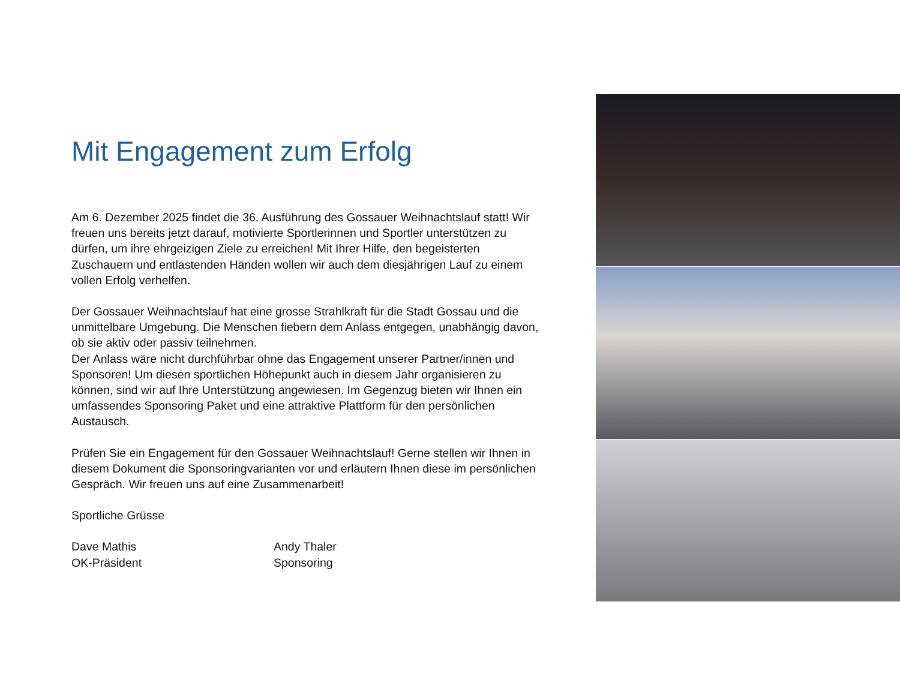Mit Engagement zum Erfolg
Am 6. Dezember 2025 findet die 36. Ausführung des Gossauer Weihnachtslauf statt! Wir freuen uns bereits jetzt darauf, motivierte Sportlerinnen und Sportler unterstützen zu dürfen, um ihre ehrgeizigen Ziele zu erreichen! Mit Ihrer Hilfe, den begeisterten Zuschauern und entlastenden Händen wollen wir auch dem diesjährigen Lauf zu einem vollen Erfolg verhelfen.
Der Gossauer Weihnachtslauf hat eine grosse Strahlkraft für die Stadt Gossau und die unmittelbare Umgebung. Die Menschen fiebern dem Anlass entgegen, unabhängig davon, ob sie aktiv oder passiv teilnehmen.
Der Anlass wäre nicht durchführbar ohne das Engagement unserer Partner/innen und Sponsoren! Um diesen sportlichen Höhepunkt auch in diesem Jahr organisieren zu können, sind wir auf Ihre Unterstützung angewiesen. Im Gegenzug bieten wir Ihnen ein umfassendes Sponsoring Paket und eine attraktive Plattform für den persönlichen Austausch.
Prüfen Sie ein Engagement für den Gossauer Weihnachtslauf! Gerne stellen wir Ihnen in diesem Dokument die Sponsoringvarianten vor und erläutern Ihnen diese im persönlichen Gespräch. Wir freuen uns auf eine Zusammenarbeit!
Sportliche Grüsse
Dave Mathis
OK-Präsident
Andy Thaler
Sponsoring